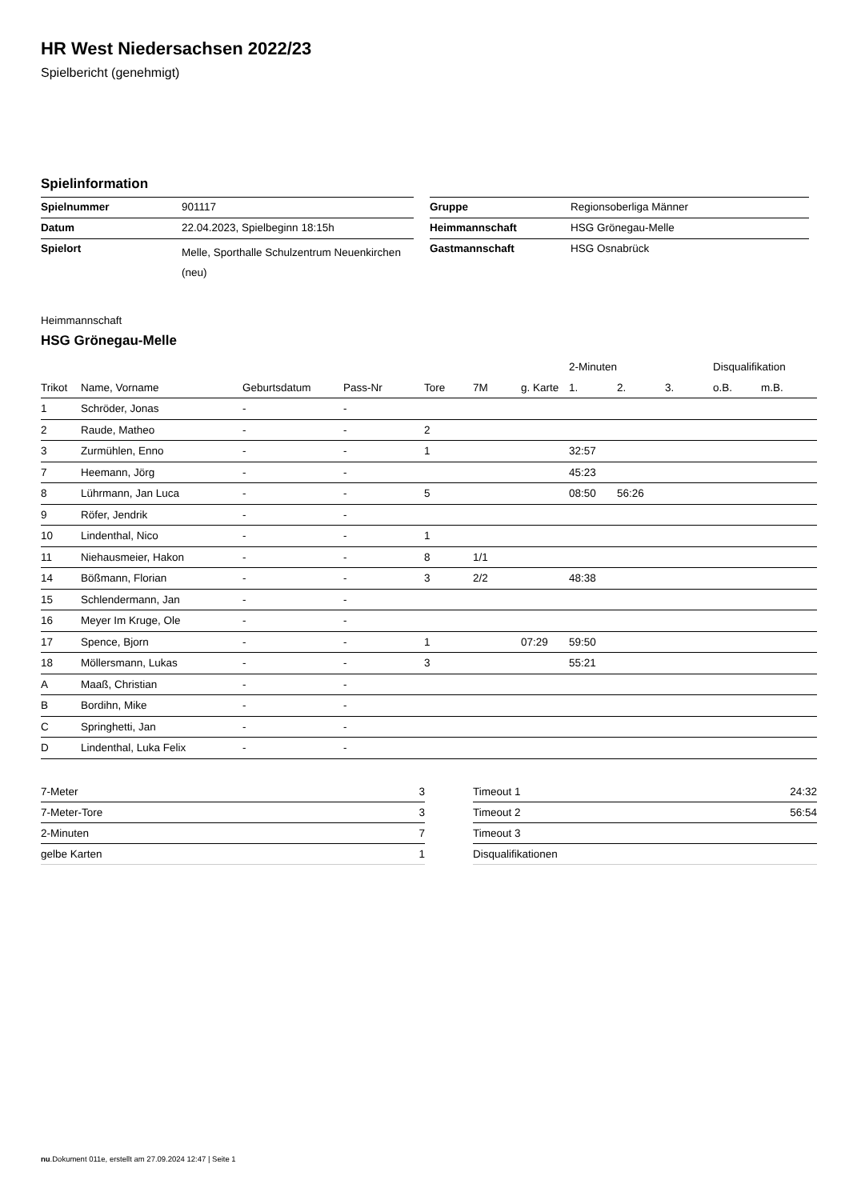HR West Niedersachsen 2022/23
Spielbericht (genehmigt)
Spielinformation
| Spielnummer | 901117 | | Gruppe | Regionsoberliga Männer |
| Datum | 22.04.2023, Spielbeginn 18:15h | | Heimmannschaft | HSG Grönegau-Melle |
| Spielort | Melle, Sporthalle Schulzentrum Neuenkirchen (neu) | | Gastmannschaft | HSG Osnabrück |
Heimmannschaft
HSG Grönegau-Melle
| | | | | | | | 2-Minuten | | | Disqualifikation | |
| --- | --- | --- | --- | --- | --- | --- | --- | --- | --- | --- | --- |
| Trikot | Name, Vorname | Geburtsdatum | Pass-Nr | Tore | 7M | g. Karte | 1. | 2. | 3. | o.B. | m.B. |
| 1 | Schröder, Jonas | - | - | | | | | | | | |
| 2 | Raude, Matheo | - | - | 2 | | | | | | | |
| 3 | Zurmühlen, Enno | - | - | 1 | | | 32:57 | | | | |
| 7 | Heemann, Jörg | - | - | | | | 45:23 | | | | |
| 8 | Lührmann, Jan Luca | - | - | 5 | | | 08:50 | 56:26 | | | |
| 9 | Röfer, Jendrik | - | - | | | | | | | | |
| 10 | Lindenthal, Nico | - | - | 1 | | | | | | | |
| 11 | Niehausmeier, Hakon | - | - | 8 | 1/1 | | | | | | |
| 14 | Bößmann, Florian | - | - | 3 | 2/2 | | 48:38 | | | | |
| 15 | Schlendermann, Jan | - | - | | | | | | | | |
| 16 | Meyer Im Kruge, Ole | - | - | | | | | | | | |
| 17 | Spence, Bjorn | - | - | 1 | | 07:29 | 59:50 | | | | |
| 18 | Möllersmann, Lukas | - | - | 3 | | | 55:21 | | | | |
| A | Maaß, Christian | - | - | | | | | | | | |
| B | Bordihn, Mike | - | - | | | | | | | | |
| C | Springhetti, Jan | - | - | | | | | | | | |
| D | Lindenthal, Luka Felix | - | - | | | | | | | | |
| 7-Meter | 3 |
| 7-Meter-Tore | 3 |
| 2-Minuten | 7 |
| gelbe Karten | 1 |
| Timeout 1 | 24:32 |
| Timeout 2 | 56:54 |
| Timeout 3 | |
| Disqualifikationen | |
nu.Dokument 011e, erstellt am 27.09.2024 12:47 | Seite 1